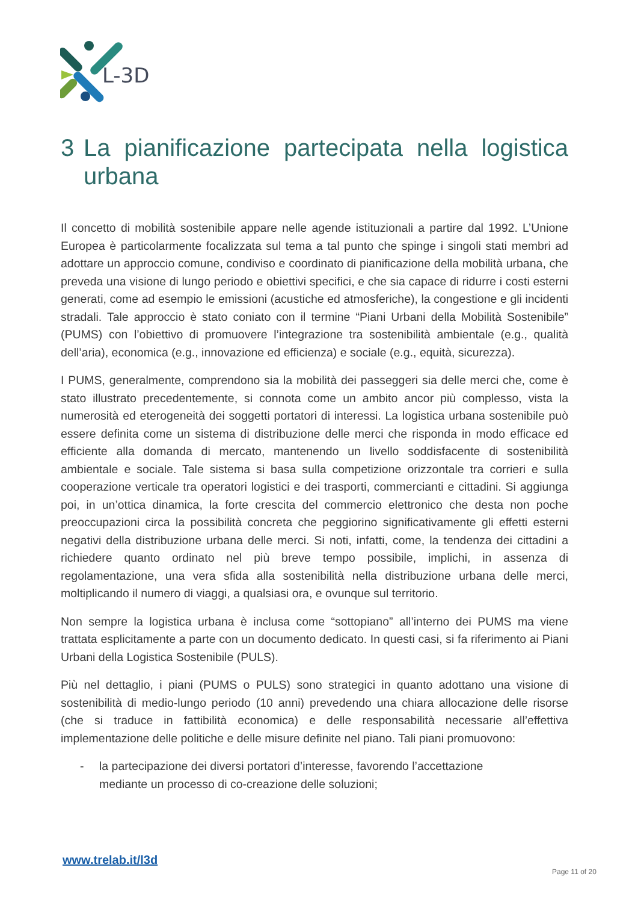L-3D
3 La pianificazione partecipata nella logistica urbana
Il concetto di mobilità sostenibile appare nelle agende istituzionali a partire dal 1992. L’Unione Europea è particolarmente focalizzata sul tema a tal punto che spinge i singoli stati membri ad adottare un approccio comune, condiviso e coordinato di pianificazione della mobilità urbana, che preveda una visione di lungo periodo e obiettivi specifici, e che sia capace di ridurre i costi esterni generati, come ad esempio le emissioni (acustiche ed atmosferiche), la congestione e gli incidenti stradali. Tale approccio è stato coniato con il termine “Piani Urbani della Mobilità Sostenibile” (PUMS) con l’obiettivo di promuovere l’integrazione tra sostenibilità ambientale (e.g., qualità dell’aria), economica (e.g., innovazione ed efficienza) e sociale (e.g., equità, sicurezza).
I PUMS, generalmente, comprendono sia la mobilità dei passeggeri sia delle merci che, come è stato illustrato precedentemente, si connota come un ambito ancor più complesso, vista la numerosità ed eterogeneità dei soggetti portatori di interessi. La logistica urbana sostenibile può essere definita come un sistema di distribuzione delle merci che risponda in modo efficace ed efficiente alla domanda di mercato, mantenendo un livello soddisfacente di sostenibilità ambientale e sociale. Tale sistema si basa sulla competizione orizzontale tra corrieri e sulla cooperazione verticale tra operatori logistici e dei trasporti, commercianti e cittadini. Si aggiunga poi, in un’ottica dinamica, la forte crescita del commercio elettronico che desta non poche preoccupazioni circa la possibilità concreta che peggiorino significativamente gli effetti esterni negativi della distribuzione urbana delle merci. Si noti, infatti, come, la tendenza dei cittadini a richiedere quanto ordinato nel più breve tempo possibile, implichi, in assenza di regolamentazione, una vera sfida alla sostenibilità nella distribuzione urbana delle merci, moltiplicando il numero di viaggi, a qualsiasi ora, e ovunque sul territorio.
Non sempre la logistica urbana è inclusa come “sottopiano” all’interno dei PUMS ma viene trattata esplicitamente a parte con un documento dedicato. In questi casi, si fa riferimento ai Piani Urbani della Logistica Sostenibile (PULS).
Più nel dettaglio, i piani (PUMS o PULS) sono strategici in quanto adottano una visione di sostenibilità di medio-lungo periodo (10 anni) prevedendo una chiara allocazione delle risorse (che si traduce in fattibilità economica) e delle responsabilità necessarie all’effettiva implementazione delle politiche e delle misure definite nel piano. Tali piani promuovono:
- la partecipazione dei diversi portatori d’interesse, favorendo l’accettazione mediante un processo di co-creazione delle soluzioni;
www.trelab.it/l3d
Page 11 of 20